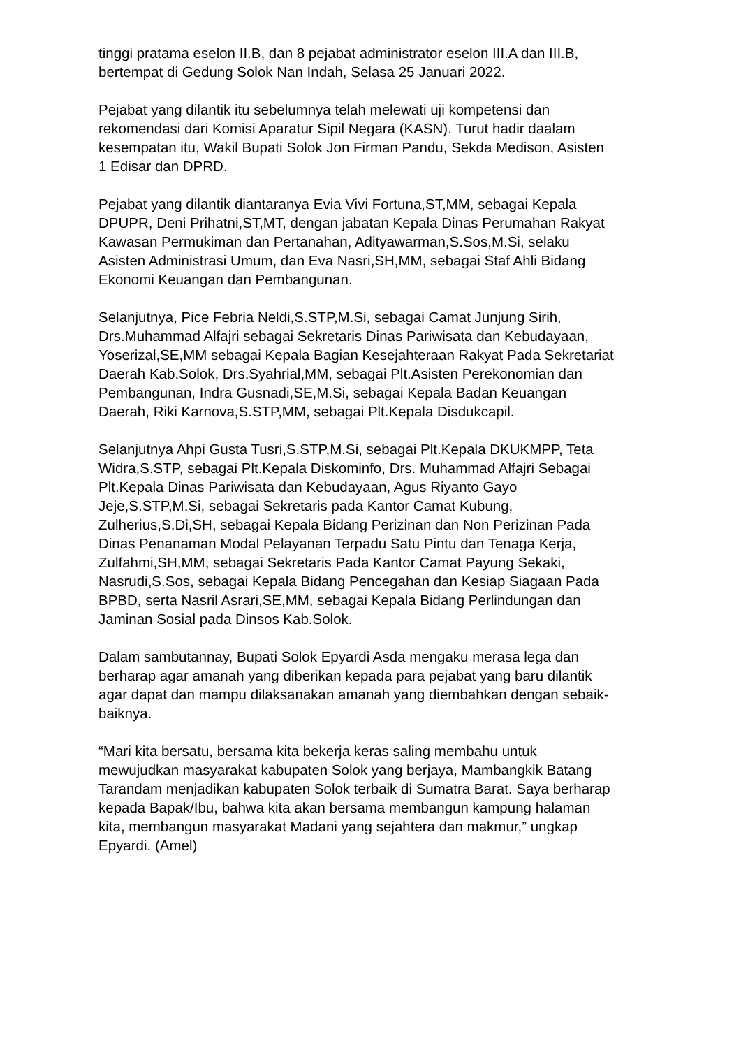tinggi pratama eselon II.B, dan 8 pejabat administrator eselon III.A dan III.B, bertempat di Gedung Solok Nan Indah, Selasa 25 Januari 2022.
Pejabat yang dilantik itu sebelumnya telah melewati uji kompetensi dan rekomendasi dari Komisi Aparatur Sipil Negara (KASN). Turut hadir daalam kesempatan itu, Wakil Bupati Solok Jon Firman Pandu, Sekda Medison, Asisten 1 Edisar dan DPRD.
Pejabat yang dilantik diantaranya Evia Vivi Fortuna,ST,MM, sebagai Kepala DPUPR, Deni Prihatni,ST,MT, dengan jabatan Kepala Dinas Perumahan Rakyat Kawasan Permukiman dan Pertanahan, Adityawarman,S.Sos,M.Si, selaku Asisten Administrasi Umum, dan Eva Nasri,SH,MM, sebagai Staf Ahli Bidang Ekonomi Keuangan dan Pembangunan.
Selanjutnya, Pice Febria Neldi,S.STP,M.Si, sebagai Camat Junjung Sirih, Drs.Muhammad Alfajri sebagai Sekretaris Dinas Pariwisata dan Kebudayaan, Yoserizal,SE,MM sebagai Kepala Bagian Kesejahteraan Rakyat Pada Sekretariat Daerah Kab.Solok, Drs.Syahrial,MM, sebagai Plt.Asisten Perekonomian dan Pembangunan, Indra Gusnadi,SE,M.Si, sebagai Kepala Badan Keuangan Daerah, Riki Karnova,S.STP,MM, sebagai Plt.Kepala Disdukcapil.
Selanjutnya Ahpi Gusta Tusri,S.STP,M.Si, sebagai Plt.Kepala DKUKMPP, Teta Widra,S.STP, sebagai Plt.Kepala Diskominfo, Drs. Muhammad Alfajri Sebagai Plt.Kepala Dinas Pariwisata dan Kebudayaan, Agus Riyanto Gayo Jeje,S.STP,M.Si, sebagai Sekretaris pada Kantor Camat Kubung, Zulherius,S.Di,SH, sebagai Kepala Bidang Perizinan dan Non Perizinan Pada Dinas Penanaman Modal Pelayanan Terpadu Satu Pintu dan Tenaga Kerja, Zulfahmi,SH,MM, sebagai Sekretaris Pada Kantor Camat Payung Sekaki, Nasrudi,S.Sos, sebagai Kepala Bidang Pencegahan dan Kesiap Siagaan Pada BPBD, serta Nasril Asrari,SE,MM, sebagai Kepala Bidang Perlindungan dan Jaminan Sosial pada Dinsos Kab.Solok.
Dalam sambutannay, Bupati Solok Epyardi Asda mengaku merasa lega dan berharap agar amanah yang diberikan kepada para pejabat yang baru dilantik agar dapat dan mampu dilaksanakan amanah yang diembahkan dengan sebaik- baiknya.
“Mari kita bersatu, bersama kita bekerja keras saling membahu untuk mewujudkan masyarakat kabupaten Solok yang berjaya, Mambangkik Batang Tarandam menjadikan kabupaten Solok terbaik di Sumatra Barat. Saya berharap kepada Bapak/Ibu, bahwa kita akan bersama membangun kampung halaman kita, membangun masyarakat Madani yang sejahtera dan makmur,” ungkap Epyardi. (Amel)